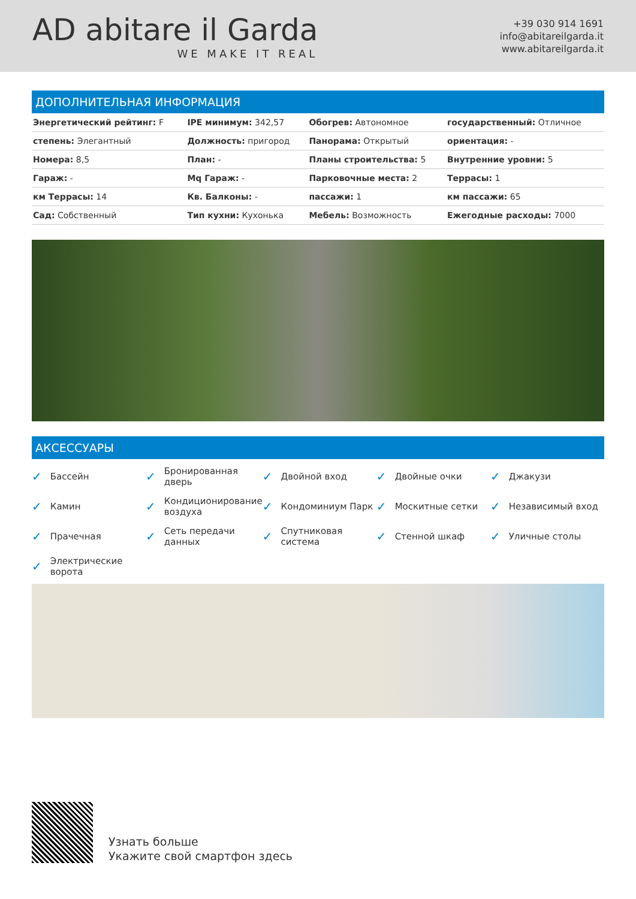AD abitare il Garda
WE MAKE IT REAL
+39 030 914 1691
info@abitareilgarda.it
www.abitareilgarda.it
ДОПОЛНИТЕЛЬНАЯ ИНФОРМАЦИЯ
| Энергетический рейтинг: F | IPE минимум: 342,57 | Обогрев: Автономное | государственный: Отличное |
| степень: Элегантный | Должность: пригород | Панорама: Открытый | ориентация: - |
| Номера: 8,5 | План: - | Планы строительства: 5 | Внутренние уровни: 5 |
| Гараж: - | Mq Гараж: - | Парковочные места: 2 | Террасы: 1 |
| км Террасы: 14 | Кв. Балконы: - | пассажи: 1 | км пассажи: 65 |
| Сад: Собственный | Тип кухни: Кухонька | Мебель: Возможность | Ежегодные расходы: 7000 |
АКСЕССУАРЫ
✓ Бассейн
✓ Бронированная дверь
✓ Двойной вход
✓ Двойные очки
✓ Джакузи
✓ Камин
✓ Кондиционирование воздуха
✓ Кондоминиум Парк
✓ Москитные сетки
✓ Независимый вход
✓ Прачечная
✓ Сеть передачи данных
✓ Спутниковая система
✓ Стенной шкаф
✓ Уличные столы
✓ Электрические ворота
Узнать больше
Укажите свой смартфон здесь